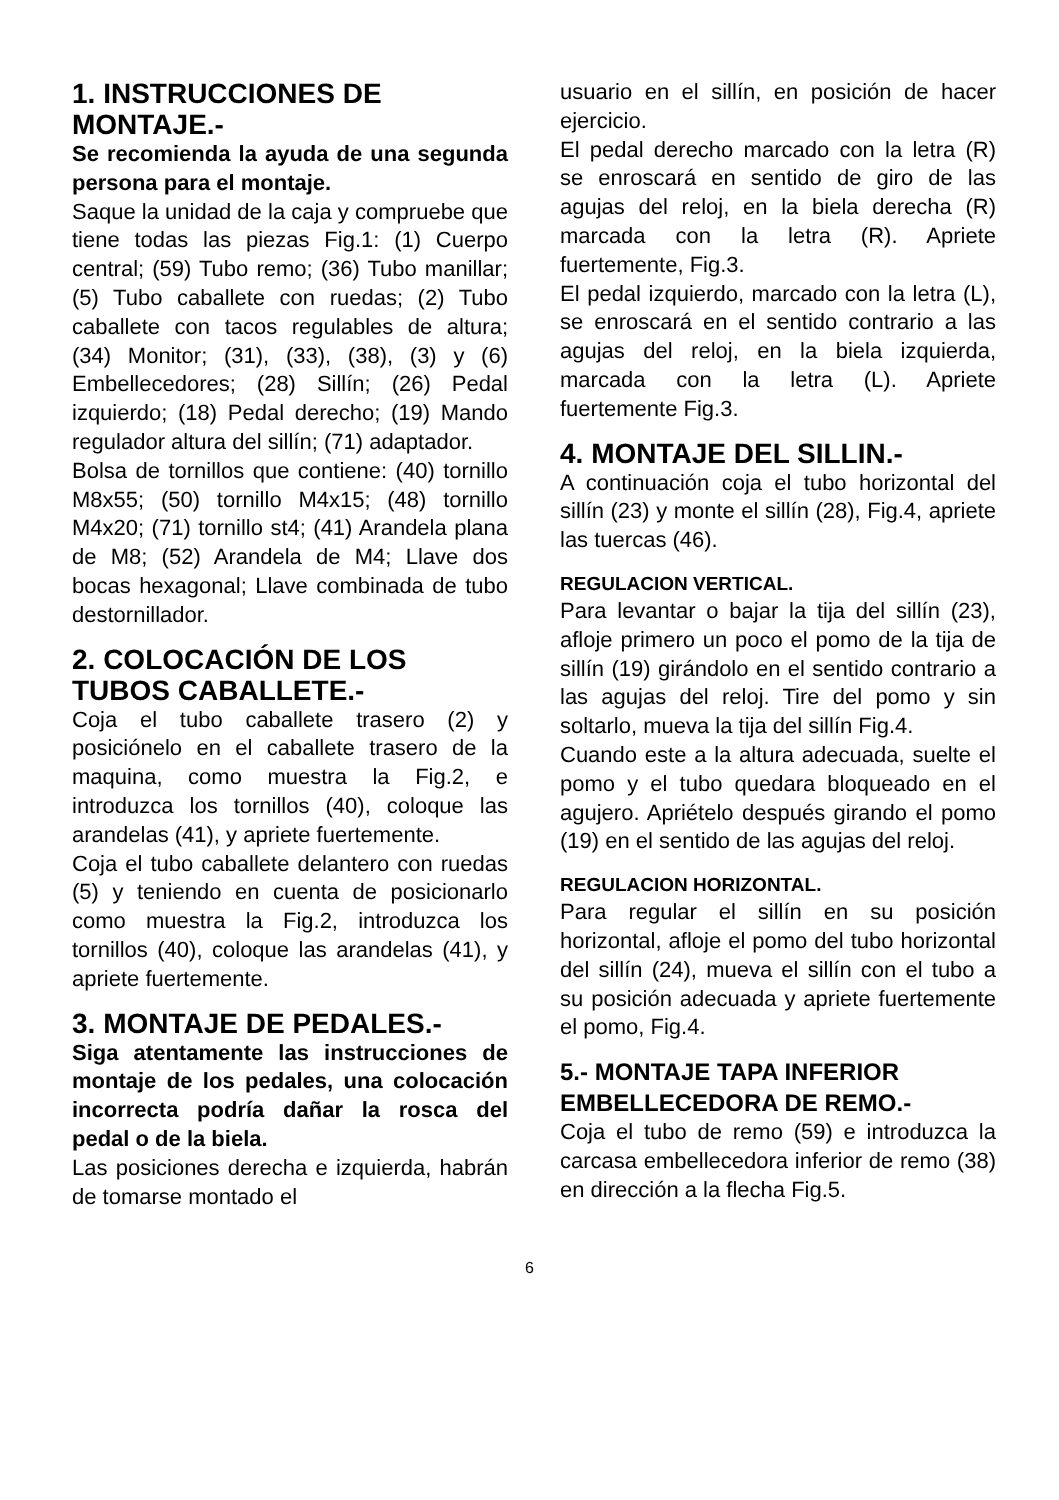1. INSTRUCCIONES DE MONTAJE.-
Se recomienda la ayuda de una segunda persona para el montaje.
Saque la unidad de la caja y compruebe que tiene todas las piezas Fig.1: (1) Cuerpo central; (59) Tubo remo; (36) Tubo manillar; (5) Tubo caballete con ruedas; (2) Tubo caballete con tacos regulables de altura; (34) Monitor; (31), (33), (38), (3) y (6) Embellecedores; (28) Sillín; (26) Pedal izquierdo; (18) Pedal derecho; (19) Mando regulador altura del sillín; (71) adaptador.
Bolsa de tornillos que contiene: (40) tornillo M8x55; (50) tornillo M4x15; (48) tornillo M4x20; (71) tornillo st4; (41) Arandela plana de M8; (52) Arandela de M4; Llave dos bocas hexagonal; Llave combinada de tubo destornillador.
2. COLOCACIÓN DE LOS TUBOS CABALLETE.-
Coja el tubo caballete trasero (2) y posiciónelo en el caballete trasero de la maquina, como muestra la Fig.2, e introduzca los tornillos (40), coloque las arandelas (41), y apriete fuertemente.
Coja el tubo caballete delantero con ruedas (5) y teniendo en cuenta de posicionarlo como muestra la Fig.2, introduzca los tornillos (40), coloque las arandelas (41), y apriete fuertemente.
3. MONTAJE DE PEDALES.-
Siga atentamente las instrucciones de montaje de los pedales, una colocación incorrecta podría dañar la rosca del pedal o de la biela.
Las posiciones derecha e izquierda, habrán de tomarse montado el
usuario en el sillín, en posición de hacer ejercicio.
El pedal derecho marcado con la letra (R) se enroscará en sentido de giro de las agujas del reloj, en la biela derecha (R) marcada con la letra (R). Apriete fuertemente, Fig.3.
El pedal izquierdo, marcado con la letra (L), se enroscará en el sentido contrario a las agujas del reloj, en la biela izquierda, marcada con la letra (L). Apriete fuertemente Fig.3.
4. MONTAJE DEL SILLIN.-
A continuación coja el tubo horizontal del sillín (23) y monte el sillín (28), Fig.4, apriete las tuercas (46).
REGULACION VERTICAL.
Para levantar o bajar la tija del sillín (23), afloje primero un poco el pomo de la tija de sillín (19) girándolo en el sentido contrario a las agujas del reloj. Tire del pomo y sin soltarlo, mueva la tija del sillín Fig.4.
Cuando este a la altura adecuada, suelte el pomo y el tubo quedara bloqueado en el agujero. Apriételo después girando el pomo (19) en el sentido de las agujas del reloj.
REGULACION HORIZONTAL.
Para regular el sillín en su posición horizontal, afloje el pomo del tubo horizontal del sillín (24), mueva el sillín con el tubo a su posición adecuada y apriete fuertemente el pomo, Fig.4.
5.- MONTAJE TAPA INFERIOR EMBELLECEDORA DE REMO.-
Coja el tubo de remo (59) e introduzca la carcasa embellecedora inferior de remo (38) en dirección a la flecha Fig.5.
6